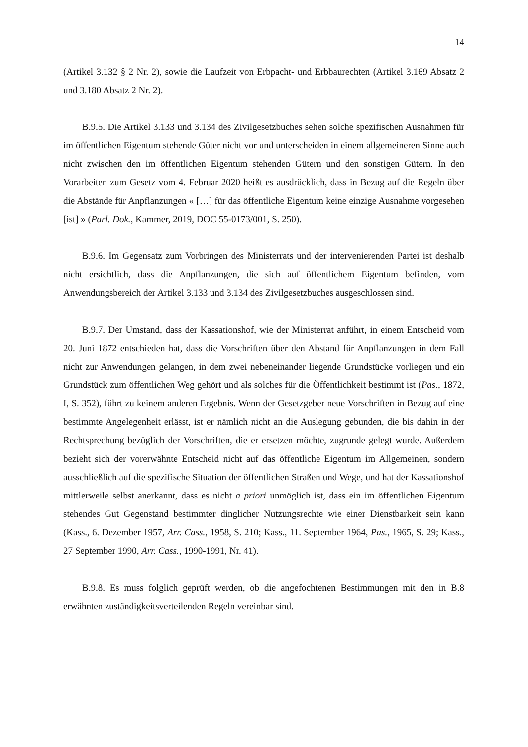14
(Artikel 3.132 § 2 Nr. 2), sowie die Laufzeit von Erbpacht- und Erbbaurechten (Artikel 3.169 Absatz 2 und 3.180 Absatz 2 Nr. 2).
B.9.5. Die Artikel 3.133 und 3.134 des Zivilgesetzbuches sehen solche spezifischen Ausnahmen für im öffentlichen Eigentum stehende Güter nicht vor und unterscheiden in einem allgemeineren Sinne auch nicht zwischen den im öffentlichen Eigentum stehenden Gütern und den sonstigen Gütern. In den Vorarbeiten zum Gesetz vom 4. Februar 2020 heißt es ausdrücklich, dass in Bezug auf die Regeln über die Abstände für Anpflanzungen « […] für das öffentliche Eigentum keine einzige Ausnahme vorgesehen [ist] » (Parl. Dok., Kammer, 2019, DOC 55-0173/001, S. 250).
B.9.6. Im Gegensatz zum Vorbringen des Ministerrats und der intervenierenden Partei ist deshalb nicht ersichtlich, dass die Anpflanzungen, die sich auf öffentlichem Eigentum befinden, vom Anwendungsbereich der Artikel 3.133 und 3.134 des Zivilgesetzbuches ausgeschlossen sind.
B.9.7. Der Umstand, dass der Kassationshof, wie der Ministerrat anführt, in einem Entscheid vom 20. Juni 1872 entschieden hat, dass die Vorschriften über den Abstand für Anpflanzungen in dem Fall nicht zur Anwendungen gelangen, in dem zwei nebeneinander liegende Grundstücke vorliegen und ein Grundstück zum öffentlichen Weg gehört und als solches für die Öffentlichkeit bestimmt ist (Pas., 1872, I, S. 352), führt zu keinem anderen Ergebnis. Wenn der Gesetzgeber neue Vorschriften in Bezug auf eine bestimmte Angelegenheit erlässt, ist er nämlich nicht an die Auslegung gebunden, die bis dahin in der Rechtsprechung bezüglich der Vorschriften, die er ersetzen möchte, zugrunde gelegt wurde. Außerdem bezieht sich der vorerwähnte Entscheid nicht auf das öffentliche Eigentum im Allgemeinen, sondern ausschließlich auf die spezifische Situation der öffentlichen Straßen und Wege, und hat der Kassationshof mittlerweile selbst anerkannt, dass es nicht a priori unmöglich ist, dass ein im öffentlichen Eigentum stehendes Gut Gegenstand bestimmter dinglicher Nutzungsrechte wie einer Dienstbarkeit sein kann (Kass., 6. Dezember 1957, Arr. Cass., 1958, S. 210; Kass., 11. September 1964, Pas., 1965, S. 29; Kass., 27 September 1990, Arr. Cass., 1990-1991, Nr. 41).
B.9.8. Es muss folglich geprüft werden, ob die angefochtenen Bestimmungen mit den in B.8 erwähnten zuständigkeitsverteilenden Regeln vereinbar sind.